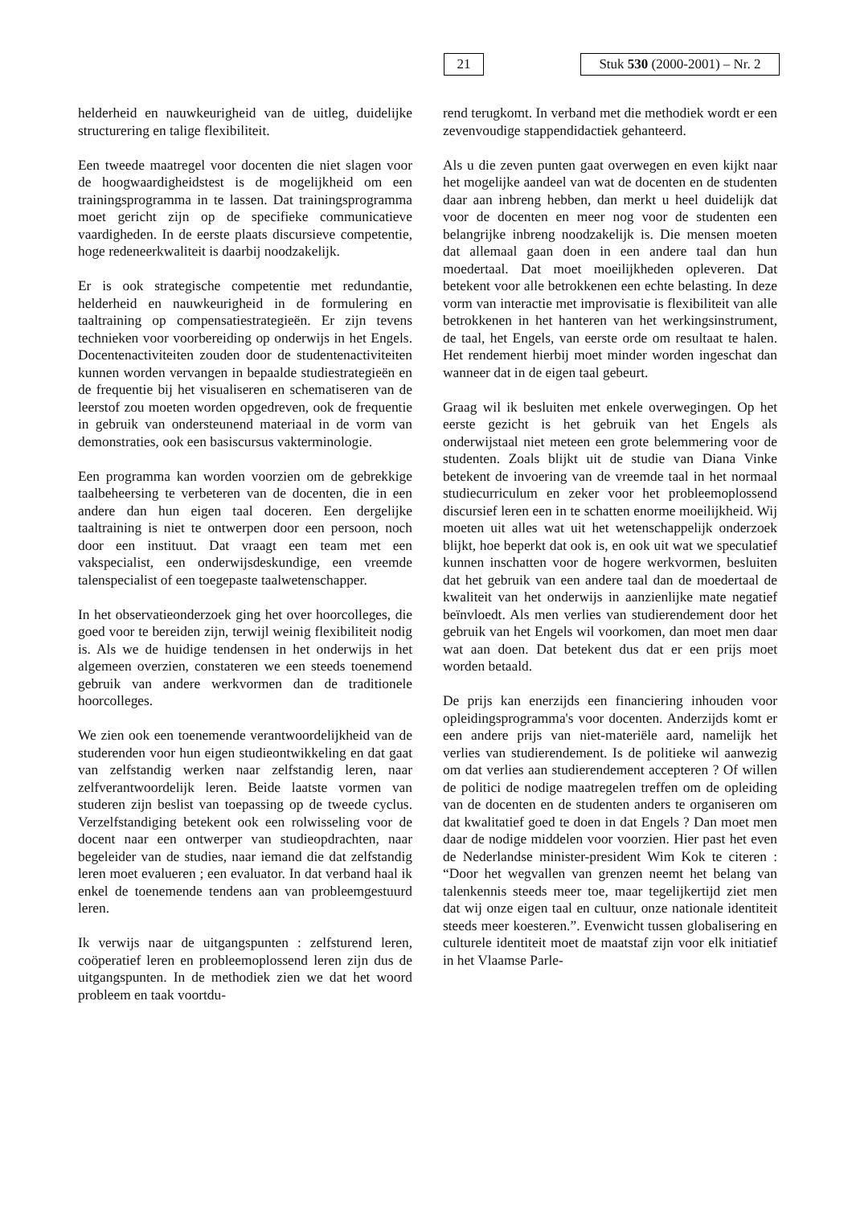21
Stuk 530 (2000-2001) – Nr. 2
helderheid en nauwkeurigheid van de uitleg, duidelijke structurering en talige flexibiliteit.
Een tweede maatregel voor docenten die niet slagen voor de hoogwaardigheidstest is de mogelijkheid om een trainingsprogramma in te lassen. Dat trainingsprogramma moet gericht zijn op de specifieke communicatieve vaardigheden. In de eerste plaats discursieve competentie, hoge redeneerkwaliteit is daarbij noodzakelijk.
Er is ook strategische competentie met redundantie, helderheid en nauwkeurigheid in de formulering en taaltraining op compensatiestrategieën. Er zijn tevens technieken voor voorbereiding op onderwijs in het Engels. Docentenactiviteiten zouden door de studentenactiviteiten kunnen worden vervangen in bepaalde studiestrategieën en de frequentie bij het visualiseren en schematiseren van de leerstof zou moeten worden opgedreven, ook de frequentie in gebruik van ondersteunend materiaal in de vorm van demonstraties, ook een basiscursus vakterminologie.
Een programma kan worden voorzien om de gebrekkige taalbeheersing te verbeteren van de docenten, die in een andere dan hun eigen taal doceren. Een dergelijke taaltraining is niet te ontwerpen door een persoon, noch door een instituut. Dat vraagt een team met een vakspecialist, een onderwijsdeskundige, een vreemde talenspecialist of een toegepaste taalwetenschapper.
In het observatieonderzoek ging het over hoorcolleges, die goed voor te bereiden zijn, terwijl weinig flexibiliteit nodig is. Als we de huidige tendensen in het onderwijs in het algemeen overzien, constateren we een steeds toenemend gebruik van andere werkvormen dan de traditionele hoorcolleges.
We zien ook een toenemende verantwoordelijkheid van de studerenden voor hun eigen studieontwikkeling en dat gaat van zelfstandig werken naar zelfstandig leren, naar zelfverantwoordelijk leren. Beide laatste vormen van studeren zijn beslist van toepassing op de tweede cyclus. Verzelfstandiging betekent ook een rolwisseling voor de docent naar een ontwerper van studieopdrachten, naar begeleider van de studies, naar iemand die dat zelfstandig leren moet evalueren ; een evaluator. In dat verband haal ik enkel de toenemende tendens aan van probleemgestuurd leren.
Ik verwijs naar de uitgangspunten : zelfsturend leren, coöperatief leren en probleemoplossend leren zijn dus de uitgangspunten. In de methodiek zien we dat het woord probleem en taak voortdu-
rend terugkomt. In verband met die methodiek wordt er een zevenvoudige stappendidactiek gehanteerd.
Als u die zeven punten gaat overwegen en even kijkt naar het mogelijke aandeel van wat de docenten en de studenten daar aan inbreng hebben, dan merkt u heel duidelijk dat voor de docenten en meer nog voor de studenten een belangrijke inbreng noodzakelijk is. Die mensen moeten dat allemaal gaan doen in een andere taal dan hun moedertaal. Dat moet moeilijkheden opleveren. Dat betekent voor alle betrokkenen een echte belasting. In deze vorm van interactie met improvisatie is flexibiliteit van alle betrokkenen in het hanteren van het werkingsinstrument, de taal, het Engels, van eerste orde om resultaat te halen. Het rendement hierbij moet minder worden ingeschat dan wanneer dat in de eigen taal gebeurt.
Graag wil ik besluiten met enkele overwegingen. Op het eerste gezicht is het gebruik van het Engels als onderwijstaal niet meteen een grote belemmering voor de studenten. Zoals blijkt uit de studie van Diana Vinke betekent de invoering van de vreemde taal in het normaal studiecurriculum en zeker voor het probleemoplossend discursief leren een in te schatten enorme moeilijkheid. Wij moeten uit alles wat uit het wetenschappelijk onderzoek blijkt, hoe beperkt dat ook is, en ook uit wat we speculatief kunnen inschatten voor de hogere werkvormen, besluiten dat het gebruik van een andere taal dan de moedertaal de kwaliteit van het onderwijs in aanzienlijke mate negatief beïnvloedt. Als men verlies van studierendement door het gebruik van het Engels wil voorkomen, dan moet men daar wat aan doen. Dat betekent dus dat er een prijs moet worden betaald.
De prijs kan enerzijds een financiering inhouden voor opleidingsprogramma's voor docenten. Anderzijds komt er een andere prijs van niet-materiële aard, namelijk het verlies van studierendement. Is de politieke wil aanwezig om dat verlies aan studierendement accepteren ? Of willen de politici de nodige maatregelen treffen om de opleiding van de docenten en de studenten anders te organiseren om dat kwalitatief goed te doen in dat Engels ? Dan moet men daar de nodige middelen voor voorzien. Hier past het even de Nederlandse minister-president Wim Kok te citeren : “Door het wegvallen van grenzen neemt het belang van talenkennis steeds meer toe, maar tegelijkertijd ziet men dat wij onze eigen taal en cultuur, onze nationale identiteit steeds meer koesteren.”. Evenwicht tussen globalisering en culturele identiteit moet de maatstaf zijn voor elk initiatief in het Vlaamse Parle-